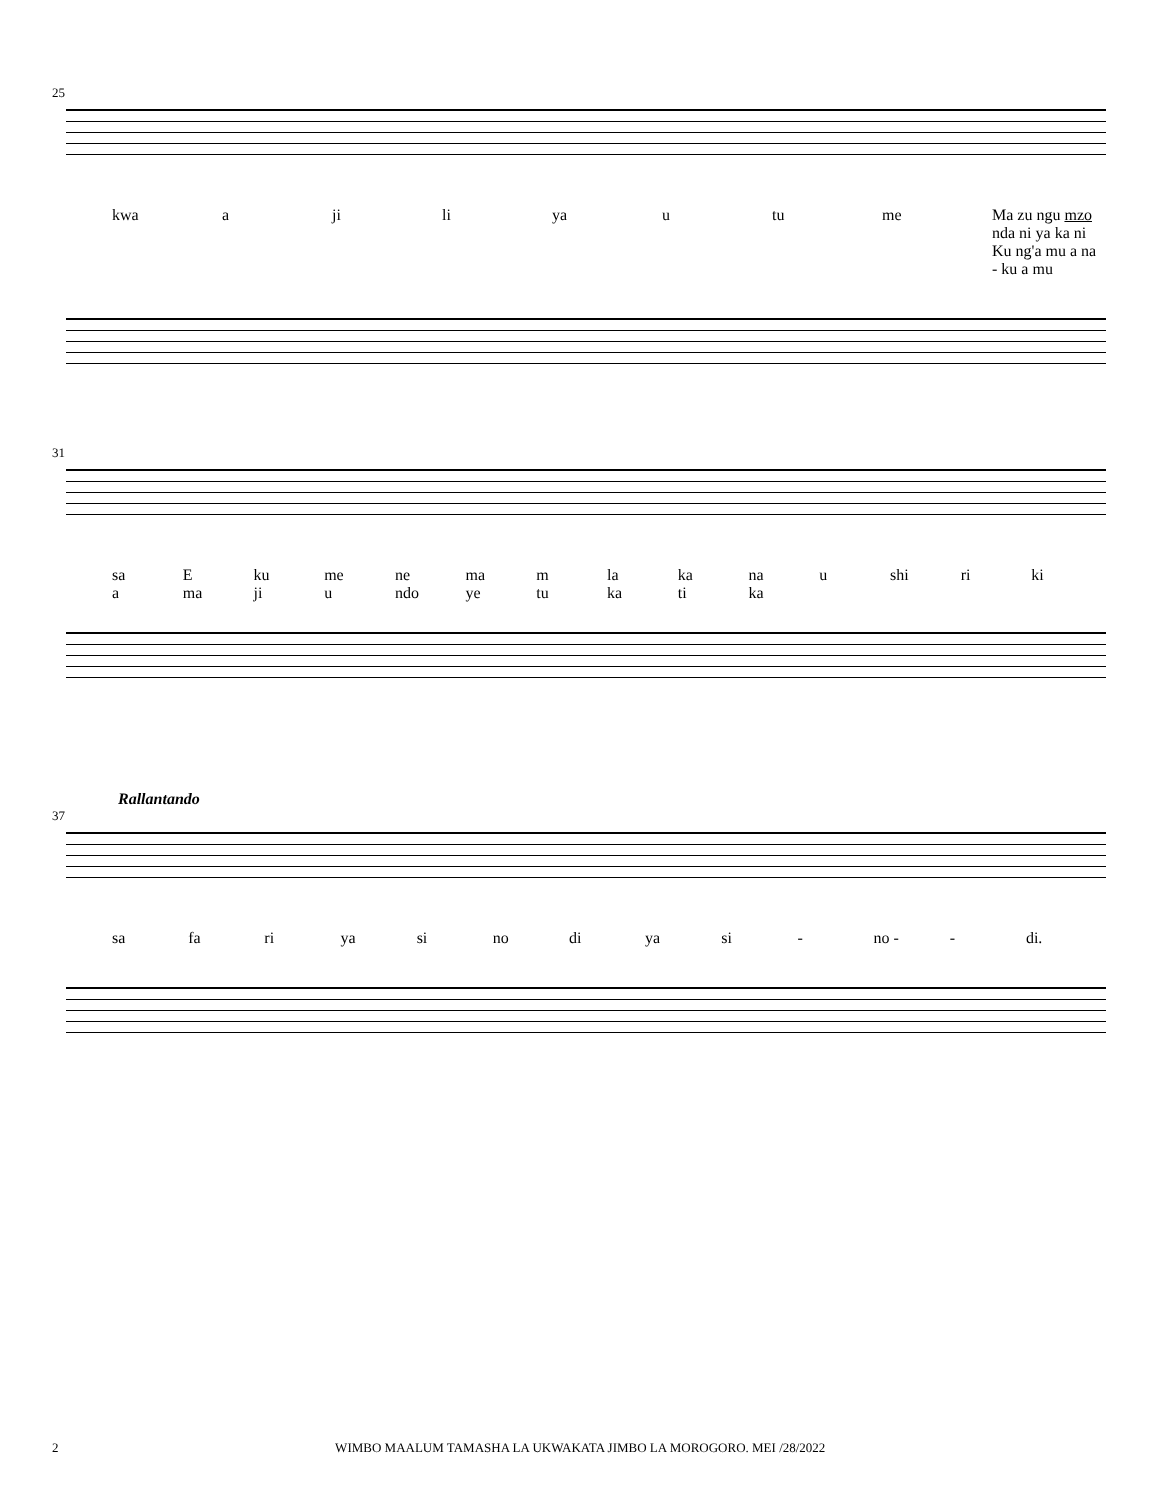25
kwa a ji li ya u tu me Ma zu ngu mzo nda ni ya ka ni
Ku ng'a mu a na - ku a mu
31
sa
a E
ma ku
ji me
u ne
ndo ma
ye m
tu la
ka ka
ti na
ka u shi ri ki
Rallantando
37
sa fa ri ya si no di ya si - no - - di.
2 WIMBO MAALUM TAMASHA LA UKWAKATA JIMBO LA MOROGORO. MEI /28/2022